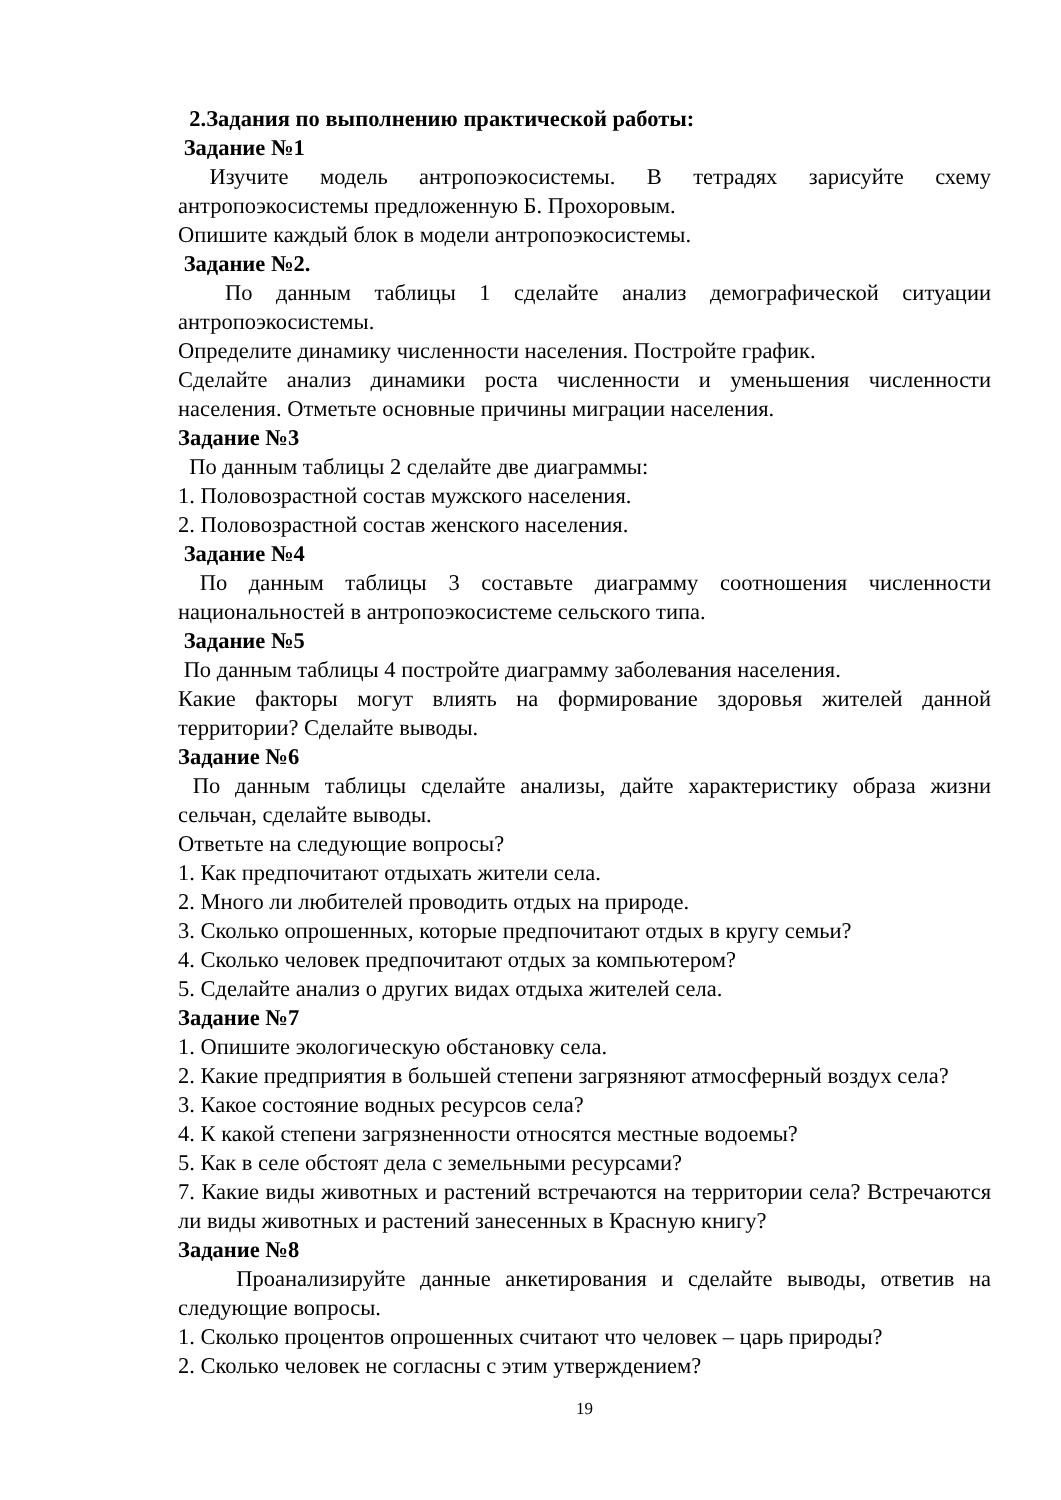2.Задания по выполнению практической работы:
Задание №1
Изучите модель антропоэкосистемы. В тетрадях зарисуйте схему антропоэкосистемы предложенную Б. Прохоровым.
Опишите каждый блок в модели антропоэкосистемы.
Задание №2.
По данным таблицы 1 сделайте анализ демографической ситуации антропоэкосистемы.
Определите динамику численности населения. Постройте график.
Сделайте анализ динамики роста численности и уменьшения численности населения. Отметьте основные причины миграции населения.
Задание №3
По данным таблицы 2 сделайте две диаграммы:
1. Половозрастной состав мужского населения.
2. Половозрастной состав женского населения.
Задание №4
По данным таблицы 3 составьте диаграмму соотношения численности национальностей в антропоэкосистеме сельского типа.
Задание №5
По данным таблицы 4 постройте диаграмму заболевания населения.
Какие факторы могут влиять на формирование здоровья жителей данной территории? Сделайте выводы.
Задание №6
По данным таблицы сделайте анализы, дайте характеристику образа жизни сельчан, сделайте выводы.
Ответьте на следующие вопросы?
1. Как предпочитают отдыхать жители села.
2. Много ли любителей проводить отдых на природе.
3. Сколько опрошенных, которые предпочитают отдых в кругу семьи?
4. Сколько человек предпочитают отдых за компьютером?
5. Сделайте анализ о других видах отдыха жителей села.
Задание №7
1. Опишите экологическую обстановку села.
2. Какие предприятия в большей степени загрязняют атмосферный воздух села?
3. Какое состояние водных ресурсов села?
4. К какой степени загрязненности относятся местные водоемы?
5. Как в селе обстоят дела с земельными ресурсами?
7. Какие виды животных и растений встречаются на территории села? Встречаются ли виды животных и растений занесенных в Красную книгу?
Задание №8
Проанализируйте данные анкетирования и сделайте выводы, ответив на следующие вопросы.
1. Сколько процентов опрошенных считают что человек – царь природы?
2. Сколько человек не согласны с этим утверждением?
19